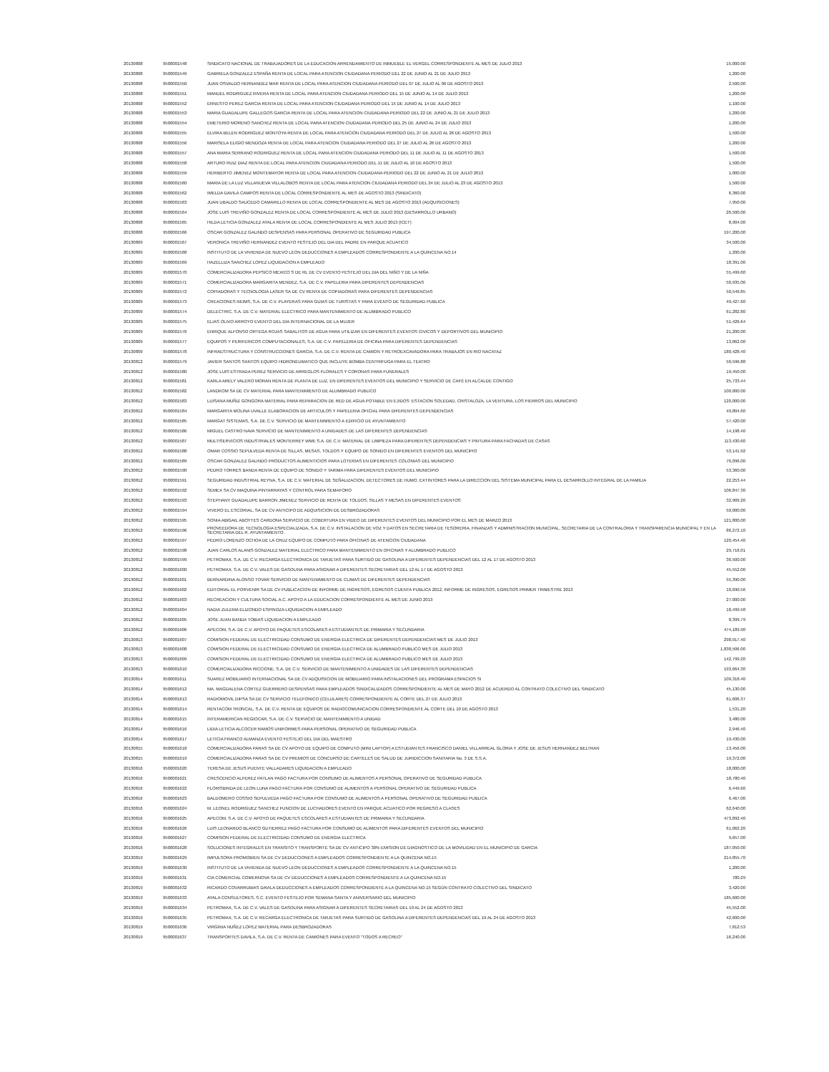| 20130808 | 9500001548 | SINDICATO NACIONAL DE TRABAJADORES DE LA EDUCACION ARRENDAMIENTO DE INMUEBLE EL VERGEL CORRESPONDIENTE AL MES DE JULIO 2013 | 15,000.00 |
| 20130808 | 9500001549 | GABRIELA GONZALEZ ESPAÑA RENTA DE LOCAL PARA ATENCION CIUDADANA PERIODO DEL 22 DE JUNIO AL 21 DE JULIO 2913 | 1,200.00 |
| 20130808 | 9500001550 | JUAN OSVALDO HERNANDEZ MAR RENTA DE LOCAL PARA ATENCION CIUDADANA PERIODO DEL 07 DE JULIO AL 06 DE AGOSTO 2013 | 2,500.00 |
| 20130808 | 9500001551 | MANUEL RODRIGUEZ RIVERA RENTA DE LOCAL PARA ATENCION CIUDADANA PERIODO DEL 15 DE JUNIO AL 14 DE JULIO 2013 | 1,200.00 |
| 20130808 | 9500001552 | ERNESTO PEREZ GARCIA RENTA DE LOCAL PARA ATENCION CIUDADANA PERIODO DEL 15 DE JUNIO AL 14 DE JULIO 2013 | 1,100.00 |
| 20130808 | 9500001553 | MARIA GUADALUPE GALLEGOS GARCIA RENTA DE LOCAL PARA ATENCION CIUDADANA PERIODO DEL 22 DE JUNIO AL 21 DE JULIO 2013 | 1,200.00 |
| 20130808 | 9500001554 | EMETERIO MORENO SANCHEZ RENTA DE LOCAL PARA ATENCION CIUDADANA PERIODO DEL 25 DE JUNIO AL 24 DE JULIO 2013 | 1,200.00 |
| 20130808 | 9500001555 | ELVIRA BELEN RODRIGUEZ MONTOYA RENTA DE LOCAL PARA ATENCION CIUDADANA PERIODO DEL 27 DE JULIO AL 26 DE AGOSTO 2013 | 1,500.00 |
| 20130808 | 9500001556 | MARISELA ELIGIO MENDOZA RENTA DE LOCAL PARA ATENCION CIUDADANA PERIODO DEL 27 DE JULIO AL 26 DE AGOSTO 2013 | 1,200.00 |
| 20130808 | 9500001557 | ANA MARIA SERRANO RODRIGUEZ RENTA DE LOCAL PARA ATENCION CIUDADANA PERIODO DEL 11 DE JULIO AL 11 DE AGOSTO 2013 | 1,500.00 |
| 20130808 | 9500001558 | ARTURO RUIZ DIAZ RENTA DE LOCAL PARA ATENCION CIUDADANA PERIODO DEL 11 DE JULIO AL 10 DE AGOSTO 2013 | 1,500.00 |
| 20130808 | 9500001559 | HERIBERTO JIMENEZ MONTEMAYOR RENTA DE LOCAL PARA ATENCION CIUDADANA PERIODO DEL 22 DE JUNIO AL 21 DE JULIO 2013 | 1,000.00 |
| 20130808 | 9500001560 | MARIA DE LA LUZ VILLANUEVA VILLALOBOS RENTA DE LOCAL PARA ATENCION CIUDADANA PERIODO DEL 24 DE JULIO AL 23 DE AGOSTO 2013 | 1,500.00 |
| 20130808 | 9500001562 | IMELDA DAVILA CAMPOS RENTA DE LOCAL CORRESPONDIENTE AL MES DE AGOSTO 2013 (SINDICATO) | 6,360.00 |
| 20130808 | 9500001563 | JUAN UBALDO SAUCEDO CAMARILLO RENTA DE LOCAL CORRESPONDIENTE AL MES DE AGOSTO 2013 (ADQUISICIONES) | 7,950.00 |
| 20130808 | 9500001564 | JOSE LUIS TREVIÑO GONZALEZ RENTA DE LOCAL CORRESPONDIENTE AL MES DE JULIO 2013 (DESARROLLO URBANO) | 26,500.00 |
| 20130808 | 9500001565 | HILDA LETICIA GONZALEZ AYALA RENTA DE LOCAL CORRESPONDIENTE AL MES JULIO 2013 (ICET) | 8,904.00 |
| 20130808 | 9500001566 | OSCAR GONZALEZ GALINDO DESPENSAS PARA PERSONAL OPERATIVO DE SEGURIDAD PUBLICA | 197,200.00 |
| 20130809 | 9500001567 | VERONICA TREVIÑO HERNANDEZ EVENTO FESTEJO DEL DIA DEL PADRE EN PARQUE ACUATICO | 34,500.00 |
| 20130809 | 9500001568 | INSTITUTO DE LA VIVIENDA DE NUEVO LEON DEDUCCIONES A EMPLEADOS CORRESPONDIENTE A LA QUINCENA NO.14 | 1,200.00 |
| 20130809 | 9500001569 | HAZELLIZA SANCHEZ LOPEZ LIQUIDACION A EMPLEADO | 18,391.00 |
| 20130809 | 9500001570 | COMERCIALIZADORA PEPSICO MEXICO S DE RL DE CV EVENTO FESTEJO DEL DIA DEL NIÑO Y DE LA NIÑA | 55,499.60 |
| 20130809 | 9500001571 | COMERCIALIZADORA MARGARITA MENDEZ, S.A. DE C.V. PAPELERIA PARA DIFERENTES DEPENDENCIAS | 50,935.06 |
| 20130809 | 9500001572 | COPIADORAS Y TECNOLOGIA LASER SA DE CV RENTA DE COPIADORAS PARA DIFERENTES DEPENDENCIAS | 50,549.85 |
| 20130809 | 9500001573 | CREACIONES NEIMS, S.A. DE C.V. PLAYERAS PARA GUIAS DE TURISTAS Y PARA EVENTO DE SEGURIDAD PUBLICA | 49,427.60 |
| 20130809 | 9500001574 | DELECTRIC, S.A. DE C.V. MATERIAL ELECTRICO PARA MANTENIMIENTO DE ALUMBRADO PUBLICO | 61,282.80 |
| 20130809 | 9500001575 | ELIAS OLIVO ARROYO EVENTO DEL DIA INTERNACIONAL DE LA MUJER | 51,426.64 |
| 20130809 | 9500001576 | ENRIQUE ALFONSO ORTEGA ROJAS SABALITOS DE AGUA PARA UTILIZAR EN DIFERENTES EVENTOS CIVICOS Y DEPORTIVOS DEL MUNICIPIO | 21,200.00 |
| 20130809 | 9500001577 | EQUIPOS Y PERIFERICOS COMPUTACIONALES, S.A. DE C.V. PAPELERIA DE OFICINA PARA DIFERENTES DEPENDENCIAS | 13,862.00 |
| 20130809 | 9500001578 | INFRAESTRUCTURA Y CONSTRUCCIONES GARCIA, S.A. DE C.V. RENTA DE CAMION Y RETROEXCAVADORA PARA TRABAJOS EN RIO NACATAZ | 180,428.40 |
| 20130812 | 9500001579 | JAVIER SANTOS SANTOS EQUIPO HIDRONEUMATICO QUE INCLUYE BOMBA CENTRIFUGA PARA EL TEATRO | 50,596.88 |
| 20130812 | 9500001580 | JOSE LUIS ESTRADA PEREZ SERVICIO DE ARREGLOS FLORALES Y CORONAS PARA FUNERALES | 19,450.00 |
| 20130812 | 9500001581 | KARLA ARELY VALERO MORAN RENTA DE PLANTA DE LUZ, EN DIFERENTES EVENTOS DEL MUNICIPIO Y SERVICIO DE CAFÉ EN ALCALDE CONTIGO | 25,733.44 |
| 20130812 | 9500001582 | LANDKOM SA DE CV MATERIAL PARA MANTENIMIENTO DE ALUMBRADO PUBLICO | 100,000.00 |
| 20130812 | 9500001583 | LUISANA MUÑIZ GONGORA MATERIAL PARA REPARACION DE RED DE AGUA POTABLE EN EJIDOS: ESTACION SOLEDAD, CRISTALOZA, LA VENTURA, LOS FIERROS DEL MUNICIPIO | 120,000.00 |
| 20130812 | 9500001584 | MARGARITA MOLINA UVALLE ELABORACION DE ARTICULOS Y PAPELERIA OFICIAL PARA DIFERENTES DEPENDENCIAS | 49,804.60 |
| 20130812 | 9500001585 | MARGAT SISTEMAS, S.A. DE C.V. SERVICIO DE MANTENIMIENTO A EDIFICIO DE AYUNTAMIENTO | 57,420.00 |
| 20130812 | 9500001586 | MIGUEL CASTRO NAVA SERVICIO DE MANTENIMIENTO A UNIDADES DE LAS DIFERENTES DEPENDENCIAS | 14,198.40 |
| 20130812 | 9500001587 | MULTISERVICIOS INDUSTRIALES MONTERREY WME S.A. DE C.V. MATERIAL DE LIMPIEZA PARA DIFERENTES DEPENDENCIAS Y PINTURA PARA FACHADAS DE CASAS | 113,430.60 |
| 20130812 | 9500001588 | OMAR COSSIO SEPULVEDA RENTA DE SILLAS, MESAS, TOLDOS Y EQUIPO DE SONIDO EN DIFERENTES EVENTOS DEL MUNICIPIO | 53,141.92 |
| 20130812 | 9500001589 | OSCAR GONZALEZ GALINDO PRODUCTOS ALIMENTICIOS PARA LOTERIAS EN DIFERENTES COLONIAS DEL MUNICIPIO | 76,096.00 |
| 20130812 | 9500001590 | PEDRO TORRES BANDA RENTA DE EQUIPO DE SONIDO Y TARIMA PARA DIFERENTES EVENTOS DEL MUNICIPIO | 53,360.00 |
| 20130812 | 9500001591 | SEGURIDAD INDUSTRIAL REYNA, S.A. DE C.V. MATERIAL DE SEÑALIZACION, DETECTORES DE HUMO, EXTINTORES PARA LA DIRECCION DEL SISTEMA MUNICIPAL PARA EL DESARROLLO INTEGRAL DE LA FAMILIA | 22,253.44 |
| 20130812 | 9500001592 | SEMEX SA CV MAQUINA PINTARRAYAS Y CONTROL PARA SEMAFORO | 106,847.30 |
| 20130812 | 9500001593 | STEPHANY GUADALUPE BARRON JIMENEZ SERVICIO DE RENTA DE TOLDOS, SILLAS Y MESAS EN DIFERENTES EVENTOS | 32,909.20 |
| 20130812 | 9500001594 | VIVERO EL ESCORIAL, SA DE CV ANTICIPO DE ADQUISICION DE DESBROZADORAS | 50,000.00 |
| 20130812 | 9500001595 | SONIA ABIGAIL ABOYTES CARDONA SERVICIO DE COBERTURA EN VIDEO DE DIFERENTES EVENTOS DEL MUNICIPIO POR EL MES DE MARZO 2013 | 121,800.00 |
| 20130812 | 9500001596 | PROVEEDORA DE TECNOLOGIA ESPECIALIZADA, S.A. DE C.V. INSTALACION DE VOZ Y DATOS EN SECRETARIA DE TESORERIA, FINANZAS Y ADMINISTRACION MUNICIPAL, SECRETARIA DE LA CONTRALORIA Y TRANSPARENCIA MUNICIPAL Y EN LA SECRETARIA DEL R. AYUNTAMIENTO. | 86,272.10 |
| 20130812 | 9500001597 | PEDRO LORENZO OCHOA DE LA CRUZ EQUIPO DE COMPUTO PARA OFICINAS DE ATENCION CIUDADANA | 120,454.40 |
| 20130812 | 9500001598 | JUAN CARLOS ALANIS GONZALEZ MATERIAL ELECTRICO PARA MANTENIMIENTO EN OFICINAS Y ALUMBRADO PUBLICO | 29,716.01 |
| 20130812 | 9500001599 | PETROMAX, S.A. DE C.V. RECARGA ELECTRONICA DE TARJETAS PARA SURTIDO DE GASOLINA A DIFERENTES DEPENDENCIAS DEL 12 AL 17 DE AGOSTO 2013 | 36,500.00 |
| 20130812 | 9500001600 | PETROMAX, S.A. DE C.V. VALES DE GASOLINA PARA ASIGNAR A DIFERENTES SECRETARIAS DEL 12 AL 17 DE AGOSTO 2013 | 45,552.00 |
| 20130812 | 9500001601 | BERNARDINA ALONSO TOVAR SERVICIO DE MANTENIMIENTO DE CLIMAS DE DIFERENTES DEPENDENCIAS | 55,390.00 |
| 20130812 | 9500001602 | EDITORIAL EL PORVENIR SA DE CV PUBLICACION DE INFORME DE INGRESOS, EGRESOS CUENTA PUBLICA 2012, INFORME DE INGRESOS, EGRESOS PRIMER TRIMESTRE 2013 | 10,690.56 |
| 20130812 | 9500001603 | RECREACION Y CULTURA SOCIAL A.C. APOYO A LA EDUCACION CORRESPONDIENTE AL MES DE JUNIO 2013 | 27,000.00 |
| 20130812 | 9500001604 | NADIA ZULEMA ELIZONDO ESPINOZA LIQUIDACION A EMPLEADO | 18,499.58 |
| 20130812 | 9500001605 | JOSE JUAN BANDA TOBIAS LIQUIDACION A EMPLEADO | 8,399.79 |
| 20130812 | 9500001606 | APECOM, S.A. DE C.V. APOYO DE PAQUETES ESCOLARES A ESTUDIANTES DE PRIMARIA Y SECUNDARIA | 474,189.90 |
| 20130813 | 9500001607 | COMISION FEDERAL DE ELECTRICIDAD CONSUMO DE ENERGIA ELECTRICA DE DIFERENTES DEPENDENCIAS MES DE JULIO 2013 | 298,917.40 |
| 20130813 | 9500001608 | COMISION FEDERAL DE ELECTRICIDAD CONSUMO DE ENERGIA ELECTRICA DE ALUMBRADO PUBLICO MES DE JULIO 2013 | 1,838,506.00 |
| 20130813 | 9500001609 | COMISION FEDERAL DE ELECTRICIDAD CONSUMO DE ENERGIA ELECTRICA DE ALUMBRADO PUBLICO MES DE JULIO 2013 | 142,799.20 |
| 20130813 | 9500001610 | COMERCIALIZADORA RICCIONE, S.A. DE C.V. SERVICIO DE MANTENIMIENTO A UNIDADES DE LAS DIFERENTES DEPENDENCIAS | 193,664.30 |
| 20130814 | 9500001611 | SUAREZ MOBILIARIO INTERNACIONAL SA DE CV ADQUISICION DE MOBILIARIO PARA INSTALACIONES DEL PROGRAMA ESPACIOS SI | 109,318.40 |
| 20130814 | 9500001612 | MA. MAGDALENA CORTEZ GUERRERO DESPENSAS PARA EMPLEADOS SINDICALIZADOS CORRESPONDIENTE AL MES DE MAYO 2012 DE ACUERDO AL CONTRATO COLECTIVO DEL SINDICATO | 45,130.00 |
| 20130814 | 9500001613 | RADIOMOVIL DIPSA SA DE CV SERVICIO TELEFONICO (CELULARES) CORRESPONDIENTE AL CORTE DEL 27 DE JULIO 2013 | 61,606.37 |
| 20130814 | 9500001614 | RENTACOM TRONCAL, S.A. DE C.V. RENTA DE EQUIPOS DE RADIOCOMUNICACION CORRESPONDIENTE AL CORTE DEL 10 DE AGOSTO 2013 | 1,531.20 |
| 20130814 | 9500001615 | INTERAMERICAN REGIOCAR, S.A. DE C.V. SERVICIO DE MANTENIMIENTO A UNIDAD | 3,480.00 |
| 20130814 | 9500001616 | LIDIA LETICIA ALCOCER RAMOS UNIFORMES PARA PERSONAL OPERATIVO DE SEGURIDAD PUBLICA | 2,946.40 |
| 20130814 | 9500001617 | LETICIA FRANCO ALMANZA EVENTO FESTEJO DEL DIA DEL MAESTRO | 19,430.00 |
| 20130815 | 9500001618 | COMERCIALIZADORA PARAS SA DE CV APOYO DE EQUIPO DE COMPUTO (MINI LAPTOP) A ESTUDIANTES FRANCISCO DANIEL VILLARREAL GLORIA Y JOSE DE JESUS HERNANDEZ BELTRAN | 13,456.00 |
| 20130815 | 9500001619 | COMERCIALIZADORA PARAS SA DE CV PREMIOS DE CONCURSO DE CARTELES DE SALUD DE JURIDICCION SANITARIA No. 3 DE S.S.A. | 19,372.00 |
| 20130816 | 9500001620 | TERESA DE JESUS PUENTE VALLADARES LIQUIDACION A EMPLEADO | 18,000.00 |
| 20130816 | 9500001621 | CRESCENCIO ALFEREZ PATLAN PAGO FACTURA POR CONSUMO DE ALIMENTOS A PERSONAL OPERATIVO DE SEGURIDAD PUBLICA | 18,780.40 |
| 20130816 | 9500001622 | FLORISBINDA DE LEON LUNA PAGO FACTURA POR CONSUMO DE ALIMENTOS A PERSONAL OPERATIVO DE SEGURIDAD PUBLICA | 6,449.60 |
| 20130816 | 9500001623 | BALDOMERO COSSIO SEPULVEDA PAGO FACTURA POR CONSUMO DE ALIMENTOS A PERSONAL OPERATIVO DE SEGURIDAD PUBLICA | 6,467.00 |
| 20130816 | 9500001624 | M. LEONEL RODRIGUEZ SANCHEZ FUNCION DE LUCHADORES EVENTO EN PARQUE ACUATICO POR REGRESO A CLASES | 62,640.00 |
| 20130816 | 9500001625 | APECOM, S.A. DE C.V. APOYO DE PAQUETES ESCOLARES A ESTUDIANTES DE PRIMARIA Y SECUNDARIA | 473,892.40 |
| 20130816 | 9500001626 | LUIS LEONARDO BLANCO GUTIERREZ PAGO FACTURA POR CONSUMO DE ALIMENTOS PARA DIFERENTES EVENTOS DEL MUNICIPIO | 61,062.20 |
| 20130816 | 9500001627 | COMISION FEDERAL DE ELECTRICIDAD CONSUMO DE ENERGIA ELECTRICA | 9,657.00 |
| 20130816 | 9500001628 | SOLUCIONES INTEGRALES EN TRANSITO Y TRANSPORTE SA DE CV ANTICIPO 30% EMISION DE DIAGNOSTICO DE LA MOVILIDAD EN EL MUNICIPIO DE GARCIA | 187,050.00 |
| 20130819 | 9500001629 | IMPULSORA PROMOBIEN SA DE CV DEDUCCIONES A EMPLEADOS CORRESPONDIENTE A LA QUINCENA NO.15 | 214,855.70 |
| 20130819 | 9500001630 | INSTITUTO DE LA VIVIENDA DE NUEVO LEON DEDUCCIONES A EMPLEADOS CORRESPONDIENTE A LA QUINCENA NO.15 | 1,200.00 |
| 20130819 | 9500001631 | CIA COMERCIAL COMERNOVA SA DE CV DEDUCCIONES A EMPLEADOS CORRESPONDIENTE A LA QUINCENA NO.15 | 780.29 |
| 20130819 | 9500001632 | RICARDO COVARRUBIAS DAVILA DEDUCCIONES A EMPLEADOS CORRESPONDIENTE A LA QUINCENA NO.15 SEGÚN CONTRATO COLECTIVO DEL SINDICATO | 3,420.00 |
| 20130819 | 9500001633 | AYALA CONSULTORES, S.C. EVENTO FESTEJO POR SEMANA SANTA Y ANIVERSARIO DEL MUNICIPIO | 185,600.00 |
| 20130819 | 9500001634 | PETROMAX, S.A. DE C.V. VALES DE GASOLINA PARA ASIGNAR A DIFERENTES SECRETARIAS DEL 19 AL 24 DE AGOSTO 2013 | 45,552.00 |
| 20130819 | 9500001635 | PETROMAX, S.A. DE C.V. RECARGA ELECTRONICA DE TARJETAS PARA SURTIDO DE GASOLINA A DIFERENTES DEPENDENCIAS DEL 19 AL 24 DE AGOSTO 2013 | 42,600.00 |
| 20130819 | 9500001636 | VIRGINIA NUÑEZ LOPEZ MATERIAL PARA DESBROZADORAS | 7,812.53 |
| 20130819 | 9500001637 | TRANSPORTES DAVILA, S.A. DE C.V. RENTA DE CAMIONES PARA EVENTO "TODOS A RECREO" | 16,240.00 |